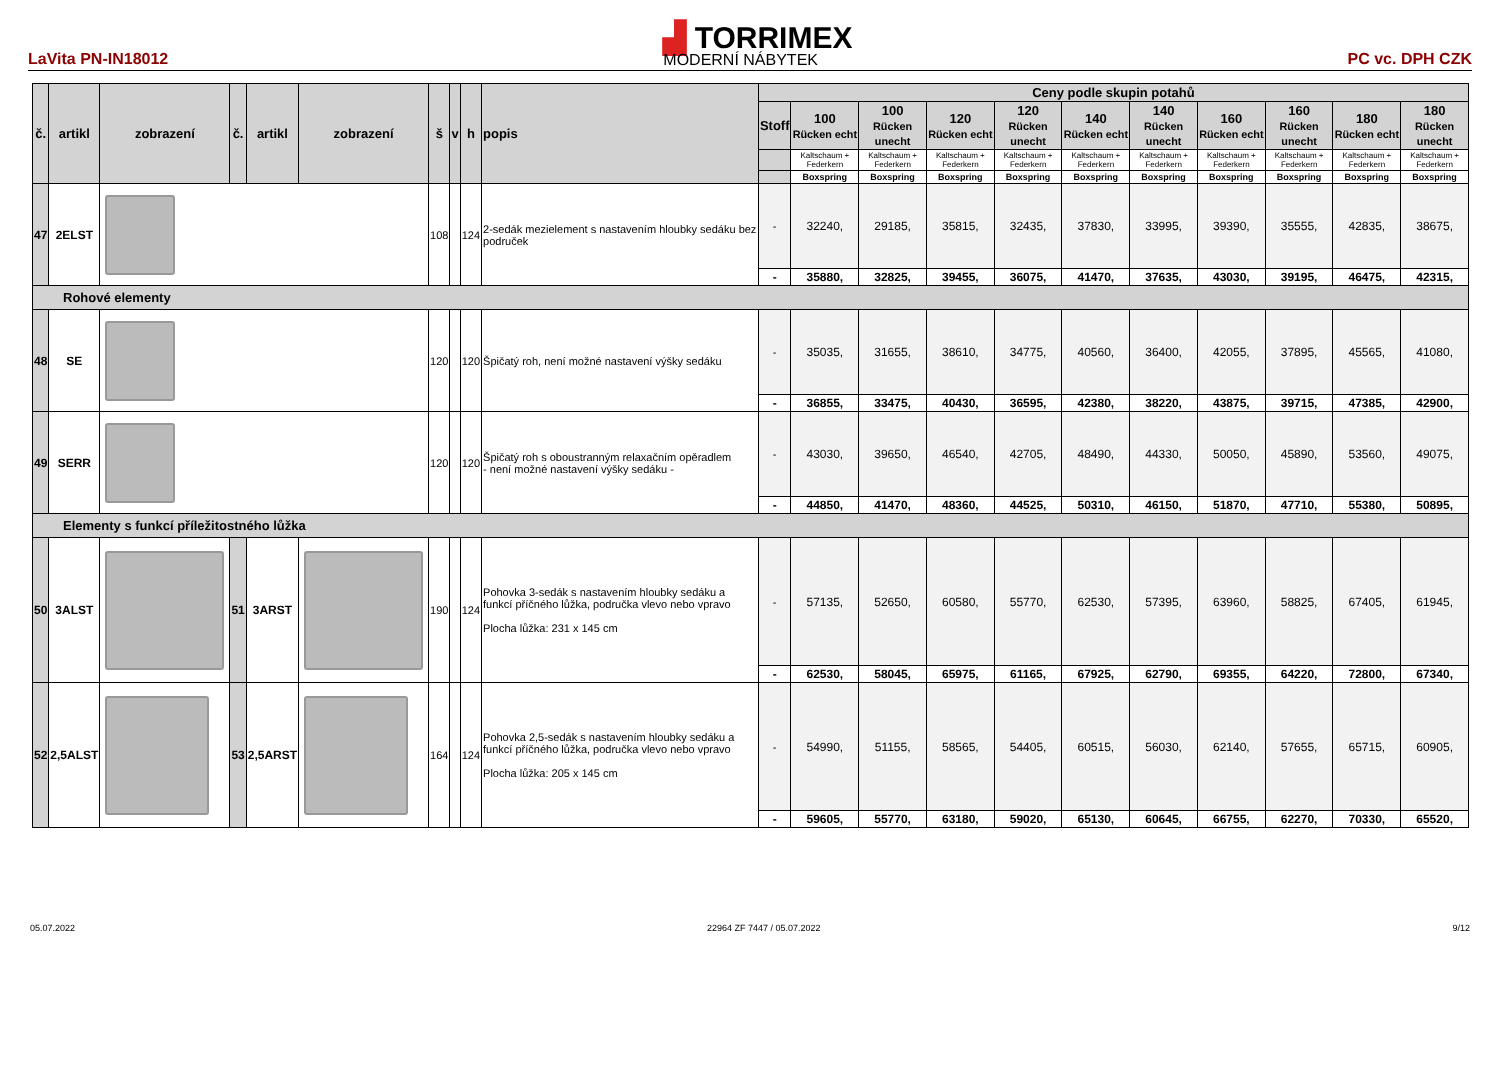LaVita PN-IN18012
▟ TORRIMEX
MODERNÍ NÁBYTEK
PC vc. DPH CZK
| č. | artikl | zobrazení | č. | artikl | zobrazení | š | v | h | popis | Ceny podle skupin potahů | | | | | | | | | | |
| --- | --- | --- | --- | --- | --- | --- | --- | --- | --- | --- | --- | --- | --- | --- | --- | --- | --- | --- | --- | --- |
| | | | | | | | | | | Stoff | 100 Rücken echt | 100 Rücken unecht | 120 Rücken echt | 120 Rücken unecht | 140 Rücken echt | 140 Rücken unecht | 160 Rücken echt | 160 Rücken unecht | 180 Rücken echt | 180 Rücken unecht |
| | | | | | | | | | | | Kaltschaum + Federkern | Kaltschaum + Federkern | Kaltschaum + Federkern | Kaltschaum + Federkern | Kaltschaum + Federkern | Kaltschaum + Federkern | Kaltschaum + Federkern | Kaltschaum + Federkern | Kaltschaum + Federkern | Kaltschaum + Federkern |
| | | | | | | | | | | | Boxspring | Boxspring | Boxspring | Boxspring | Boxspring | Boxspring | Boxspring | Boxspring | Boxspring | Boxspring |
| 47 | 2ELST | | | | | 108 | | 124 | 2-sedák mezielement s nastavením hloubky sedáku bez područek | - | 32240, | 29185, | 35815, | 32435, | 37830, | 33995, | 39390, | 35555, | 42835, | 38675, |
| | | | | | | | | | | - | 35880, | 32825, | 39455, | 36075, | 41470, | 37635, | 43030, | 39195, | 46475, | 42315, |
| Rohové elementy | | | | | | | | | | | | | | | | | | | | |
| 48 | SE | | | | | 120 | | 120 | Špičatý roh, není možné nastavení výšky sedáku | - | 35035, | 31655, | 38610, | 34775, | 40560, | 36400, | 42055, | 37895, | 45565, | 41080, |
| | | | | | | | | | | - | 36855, | 33475, | 40430, | 36595, | 42380, | 38220, | 43875, | 39715, | 47385, | 42900, |
| 49 | SERR | | | | | 120 | | 120 | Špičatý roh s oboustranným relaxačním opěradlem - není možné nastavení výšky sedáku - | - | 43030, | 39650, | 46540, | 42705, | 48490, | 44330, | 50050, | 45890, | 53560, | 49075, |
| | | | | | | | | | | - | 44850, | 41470, | 48360, | 44525, | 50310, | 46150, | 51870, | 47710, | 55380, | 50895, |
| Elementy s funkcí příležitostného lůžka | | | | | | | | | | | | | | | | | | | | |
| 50 | 3ALST | | 51 | 3ARST | | 190 | | 124 | Pohovka 3-sedák s nastavením hloubky sedáku a funkcí příčného lůžka, područka vlevo nebo vpravo Plocha lůžka: 231 x 145 cm | - | 57135, | 52650, | 60580, | 55770, | 62530, | 57395, | 63960, | 58825, | 67405, | 61945, |
| | | | | | | | | | | - | 62530, | 58045, | 65975, | 61165, | 67925, | 62790, | 69355, | 64220, | 72800, | 67340, |
| 52 | 2,5ALST | | 53 | 2,5ARST | | 164 | | 124 | Pohovka 2,5-sedák s nastavením hloubky sedáku a funkcí příčného lůžka, područka vlevo nebo vpravo Plocha lůžka: 205 x 145 cm | - | 54990, | 51155, | 58565, | 54405, | 60515, | 56030, | 62140, | 57655, | 65715, | 60905, |
| | | | | | | | | | | - | 59605, | 55770, | 63180, | 59020, | 65130, | 60645, | 66755, | 62270, | 70330, | 65520, |
05.07.2022 22964 ZF 7447 / 05.07.2022 9/12